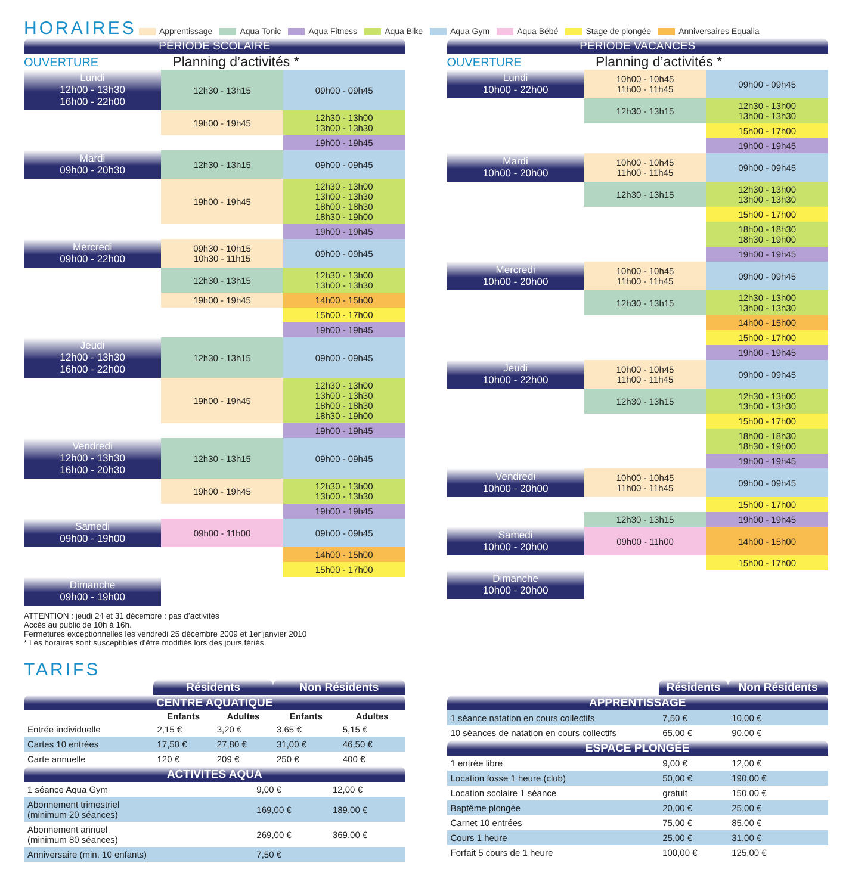HORAIRES
Apprentissage Aqua Tonic Aqua Fitness Aqua Bike Aqua Gym Aqua Bébé Stage de plongée Anniversaires Equalia
PÉRIODE SCOLAIRE
OUVERTURE Planning d’activités *
| Lundi 12h00 - 13h30 16h00 - 22h00 | 12h30 - 13h15 | 09h00 - 09h45 |
| | 19h00 - 19h45 | 12h30 - 13h00 13h00 - 13h30 |
| | | 19h00 - 19h45 |
| Mardi 09h00 - 20h30 | 12h30 - 13h15 | 09h00 - 09h45 |
| | 19h00 - 19h45 | 12h30 - 13h00 13h00 - 13h30 18h00 - 18h30 18h30 - 19h00 |
| | | 19h00 - 19h45 |
| Mercredi 09h00 - 22h00 | 09h30 - 10h15 10h30 - 11h15 | 09h00 - 09h45 |
| | 12h30 - 13h15 | 12h30 - 13h00 13h00 - 13h30 |
| | 19h00 - 19h45 | 14h00 - 15h00 |
| | | 15h00 - 17h00 |
| | | 19h00 - 19h45 |
| Jeudi 12h00 - 13h30 16h00 - 22h00 | 12h30 - 13h15 | 09h00 - 09h45 |
| | 19h00 - 19h45 | 12h30 - 13h00 13h00 - 13h30 18h00 - 18h30 18h30 - 19h00 |
| | | 19h00 - 19h45 |
| Vendredi 12h00 - 13h30 16h00 - 20h30 | 12h30 - 13h15 | 09h00 - 09h45 |
| | 19h00 - 19h45 | 12h30 - 13h00 13h00 - 13h30 |
| | | 19h00 - 19h45 |
| Samedi 09h00 - 19h00 | 09h00 - 11h00 | 09h00 - 09h45 |
| | | 14h00 - 15h00 |
| | | 15h00 - 17h00 |
| Dimanche 09h00 - 19h00 | | |
ATTENTION : jeudi 24 et 31 décembre : pas d’activités
Accès au public de 10h à 16h.
Fermetures exceptionnelles les vendredi 25 décembre 2009 et 1er janvier 2010
* Les horaires sont susceptibles d'être modifiés lors des jours fériés
PÉRIODE VACANCES
OUVERTURE Planning d’activités *
| Lundi 10h00 - 22h00 | 10h00 - 10h45 11h00 - 11h45 | 09h00 - 09h45 |
| | 12h30 - 13h15 | 12h30 - 13h00 13h00 - 13h30 |
| | | 15h00 - 17h00 |
| | | 19h00 - 19h45 |
| Mardi 10h00 - 20h00 | 10h00 - 10h45 11h00 - 11h45 | 09h00 - 09h45 |
| | 12h30 - 13h15 | 12h30 - 13h00 13h00 - 13h30 |
| | | 15h00 - 17h00 |
| | | 18h00 - 18h30 18h30 - 19h00 |
| | | 19h00 - 19h45 |
| Mercredi 10h00 - 20h00 | 10h00 - 10h45 11h00 - 11h45 | 09h00 - 09h45 |
| | 12h30 - 13h15 | 12h30 - 13h00 13h00 - 13h30 |
| | | 14h00 - 15h00 |
| | | 15h00 - 17h00 |
| | | 19h00 - 19h45 |
| Jeudi 10h00 - 22h00 | 10h00 - 10h45 11h00 - 11h45 | 09h00 - 09h45 |
| | 12h30 - 13h15 | 12h30 - 13h00 13h00 - 13h30 |
| | | 15h00 - 17h00 |
| | | 18h00 - 18h30 18h30 - 19h00 |
| | | 19h00 - 19h45 |
| Vendredi 10h00 - 20h00 | 10h00 - 10h45 11h00 - 11h45 | 09h00 - 09h45 |
| | | 15h00 - 17h00 |
| | 12h30 - 13h15 | 19h00 - 19h45 |
| Samedi 10h00 - 20h00 | 09h00 - 11h00 | 14h00 - 15h00 |
| | | 15h00 - 17h00 |
| Dimanche 10h00 - 20h00 | | |
TARIFS
| | Résidents | | Non Résidents | |
| --- | --- | --- | --- | --- |
| CENTRE AQUATIQUE | | | | |
| | Enfants | Adultes | Enfants | Adultes |
| Entrée individuelle | 2,15 € | 3,20 € | 3,65 € | 5,15 € |
| Cartes 10 entrées | 17,50 € | 27,80 € | 31,00 € | 46,50 € |
| Carte annuelle | 120 € | 209 € | 250 € | 400 € |
| ACTIVITES AQUA | | |
| --- | --- | --- |
| 1 séance Aqua Gym | 9,00 € | 12,00 € |
| Abonnement trimestriel (minimum 20 séances) | 169,00 € | 189,00 € |
| Abonnement annuel (minimum 80 séances) | 269,00 € | 369,00 € |
| Anniversaire (min. 10 enfants) | 7,50 € | |
| | Résidents | Non Résidents |
| --- | --- | --- |
| APPRENTISSAGE | | |
| 1 séance natation en cours collectifs | 7,50 € | 10,00 € |
| 10 séances de natation en cours collectifs | 65,00 € | 90,00 € |
| ESPACE PLONGÉE | | |
| 1 entrée libre | 9,00 € | 12,00 € |
| Location fosse 1 heure (club) | 50,00 € | 190,00 € |
| Location scolaire 1 séance | gratuit | 150,00 € |
| Baptême plongée | 20,00 € | 25,00 € |
| Carnet 10 entrées | 75,00 € | 85,00 € |
| Cours 1 heure | 25,00 € | 31,00 € |
| Forfait 5 cours de 1 heure | 100,00 € | 125,00 € |